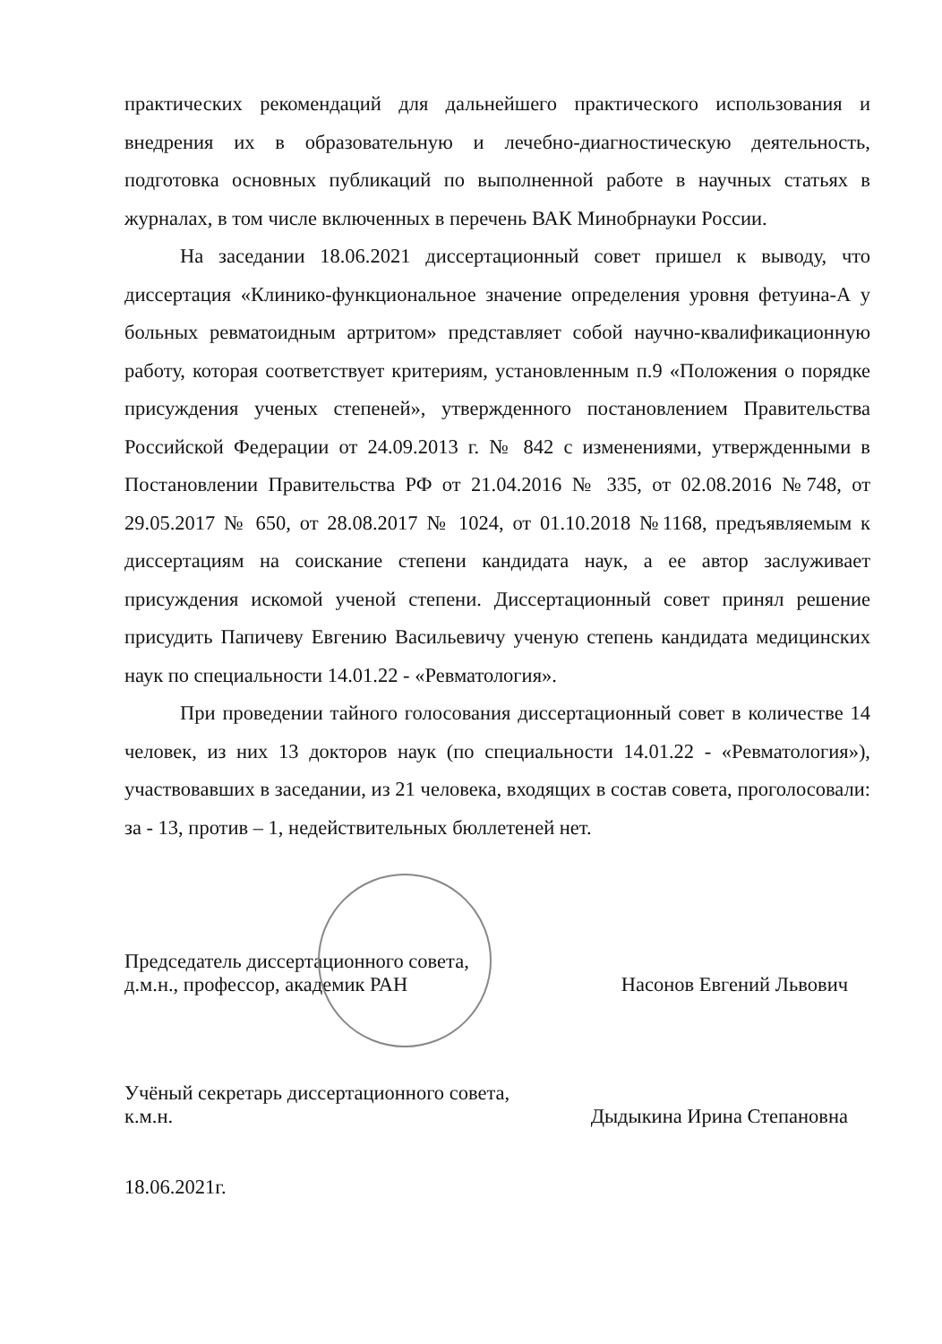практических рекомендаций для дальнейшего практического использования и внедрения их в образовательную и лечебно-диагностическую деятельность, подготовка основных публикаций по выполненной работе в научных статьях в журналах, в том числе включенных в перечень ВАК Минобрнауки России.
На заседании 18.06.2021 диссертационный совет пришел к выводу, что диссертация «Клинико-функциональное значение определения уровня фетуина-А у больных ревматоидным артритом» представляет собой научно-квалификационную работу, которая соответствует критериям, установленным п.9 «Положения о порядке присуждения ученых степеней», утвержденного постановлением Правительства Российской Федерации от 24.09.2013 г. № 842 с изменениями, утвержденными в Постановлении Правительства РФ от 21.04.2016 № 335, от 02.08.2016 №748, от 29.05.2017 № 650, от 28.08.2017 № 1024, от 01.10.2018 №1168, предъявляемым к диссертациям на соискание степени кандидата наук, а ее автор заслуживает присуждения искомой ученой степени. Диссертационный совет принял решение присудить Папичеву Евгению Васильевичу ученую степень кандидата медицинских наук по специальности 14.01.22 - «Ревматология».
При проведении тайного голосования диссертационный совет в количестве 14 человек, из них 13 докторов наук (по специальности 14.01.22 - «Ревматология»), участвовавших в заседании, из 21 человека, входящих в состав совета, проголосовали: за - 13, против – 1, недействительных бюллетеней нет.
Председатель диссертационного совета,
д.м.н., профессор, академик РАН
Насонов Евгений Львович
Учёный секретарь диссертационного совета,
к.м.н.
Дыдыкина Ирина Степановна
18.06.2021г.